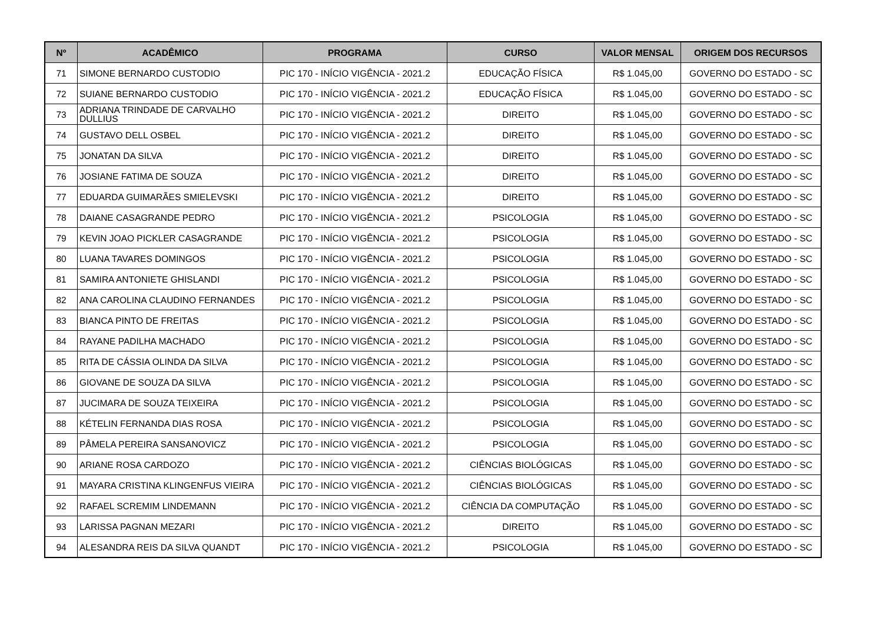| Nº | ACADÊMICO | PROGRAMA | CURSO | VALOR MENSAL | ORIGEM DOS RECURSOS |
| --- | --- | --- | --- | --- | --- |
| 71 | SIMONE BERNARDO CUSTODIO | PIC 170 - INÍCIO VIGÊNCIA - 2021.2 | EDUCAÇÃO FÍSICA | R$ 1.045,00 | GOVERNO DO ESTADO - SC |
| 72 | SUIANE BERNARDO CUSTODIO | PIC 170 - INÍCIO VIGÊNCIA - 2021.2 | EDUCAÇÃO FÍSICA | R$ 1.045,00 | GOVERNO DO ESTADO - SC |
| 73 | ADRIANA TRINDADE DE CARVALHO DULLIUS | PIC 170 - INÍCIO VIGÊNCIA - 2021.2 | DIREITO | R$ 1.045,00 | GOVERNO DO ESTADO - SC |
| 74 | GUSTAVO DELL OSBEL | PIC 170 - INÍCIO VIGÊNCIA - 2021.2 | DIREITO | R$ 1.045,00 | GOVERNO DO ESTADO - SC |
| 75 | JONATAN DA SILVA | PIC 170 - INÍCIO VIGÊNCIA - 2021.2 | DIREITO | R$ 1.045,00 | GOVERNO DO ESTADO - SC |
| 76 | JOSIANE FATIMA DE SOUZA | PIC 170 - INÍCIO VIGÊNCIA - 2021.2 | DIREITO | R$ 1.045,00 | GOVERNO DO ESTADO - SC |
| 77 | EDUARDA GUIMARÃES SMIELEVSKI | PIC 170 - INÍCIO VIGÊNCIA - 2021.2 | DIREITO | R$ 1.045,00 | GOVERNO DO ESTADO - SC |
| 78 | DAIANE CASAGRANDE PEDRO | PIC 170 - INÍCIO VIGÊNCIA - 2021.2 | PSICOLOGIA | R$ 1.045,00 | GOVERNO DO ESTADO - SC |
| 79 | KEVIN JOAO PICKLER CASAGRANDE | PIC 170 - INÍCIO VIGÊNCIA - 2021.2 | PSICOLOGIA | R$ 1.045,00 | GOVERNO DO ESTADO - SC |
| 80 | LUANA TAVARES DOMINGOS | PIC 170 - INÍCIO VIGÊNCIA - 2021.2 | PSICOLOGIA | R$ 1.045,00 | GOVERNO DO ESTADO - SC |
| 81 | SAMIRA ANTONIETE GHISLANDI | PIC 170 - INÍCIO VIGÊNCIA - 2021.2 | PSICOLOGIA | R$ 1.045,00 | GOVERNO DO ESTADO - SC |
| 82 | ANA CAROLINA CLAUDINO FERNANDES | PIC 170 - INÍCIO VIGÊNCIA - 2021.2 | PSICOLOGIA | R$ 1.045,00 | GOVERNO DO ESTADO - SC |
| 83 | BIANCA PINTO DE FREITAS | PIC 170 - INÍCIO VIGÊNCIA - 2021.2 | PSICOLOGIA | R$ 1.045,00 | GOVERNO DO ESTADO - SC |
| 84 | RAYANE PADILHA MACHADO | PIC 170 - INÍCIO VIGÊNCIA - 2021.2 | PSICOLOGIA | R$ 1.045,00 | GOVERNO DO ESTADO - SC |
| 85 | RITA DE CÁSSIA OLINDA DA SILVA | PIC 170 - INÍCIO VIGÊNCIA - 2021.2 | PSICOLOGIA | R$ 1.045,00 | GOVERNO DO ESTADO - SC |
| 86 | GIOVANE DE SOUZA DA SILVA | PIC 170 - INÍCIO VIGÊNCIA - 2021.2 | PSICOLOGIA | R$ 1.045,00 | GOVERNO DO ESTADO - SC |
| 87 | JUCIMARA DE SOUZA TEIXEIRA | PIC 170 - INÍCIO VIGÊNCIA - 2021.2 | PSICOLOGIA | R$ 1.045,00 | GOVERNO DO ESTADO - SC |
| 88 | KÉTELIN FERNANDA DIAS ROSA | PIC 170 - INÍCIO VIGÊNCIA - 2021.2 | PSICOLOGIA | R$ 1.045,00 | GOVERNO DO ESTADO - SC |
| 89 | PÂMELA PEREIRA SANSANOVICZ | PIC 170 - INÍCIO VIGÊNCIA - 2021.2 | PSICOLOGIA | R$ 1.045,00 | GOVERNO DO ESTADO - SC |
| 90 | ARIANE ROSA CARDOZO | PIC 170 - INÍCIO VIGÊNCIA - 2021.2 | CIÊNCIAS BIOLÓGICAS | R$ 1.045,00 | GOVERNO DO ESTADO - SC |
| 91 | MAYARA CRISTINA KLINGENFUS VIEIRA | PIC 170 - INÍCIO VIGÊNCIA - 2021.2 | CIÊNCIAS BIOLÓGICAS | R$ 1.045,00 | GOVERNO DO ESTADO - SC |
| 92 | RAFAEL SCREMIM LINDEMANN | PIC 170 - INÍCIO VIGÊNCIA - 2021.2 | CIÊNCIA DA COMPUTAÇÃO | R$ 1.045,00 | GOVERNO DO ESTADO - SC |
| 93 | LARISSA PAGNAN MEZARI | PIC 170 - INÍCIO VIGÊNCIA - 2021.2 | DIREITO | R$ 1.045,00 | GOVERNO DO ESTADO - SC |
| 94 | ALESANDRA REIS DA SILVA QUANDT | PIC 170 - INÍCIO VIGÊNCIA - 2021.2 | PSICOLOGIA | R$ 1.045,00 | GOVERNO DO ESTADO - SC |